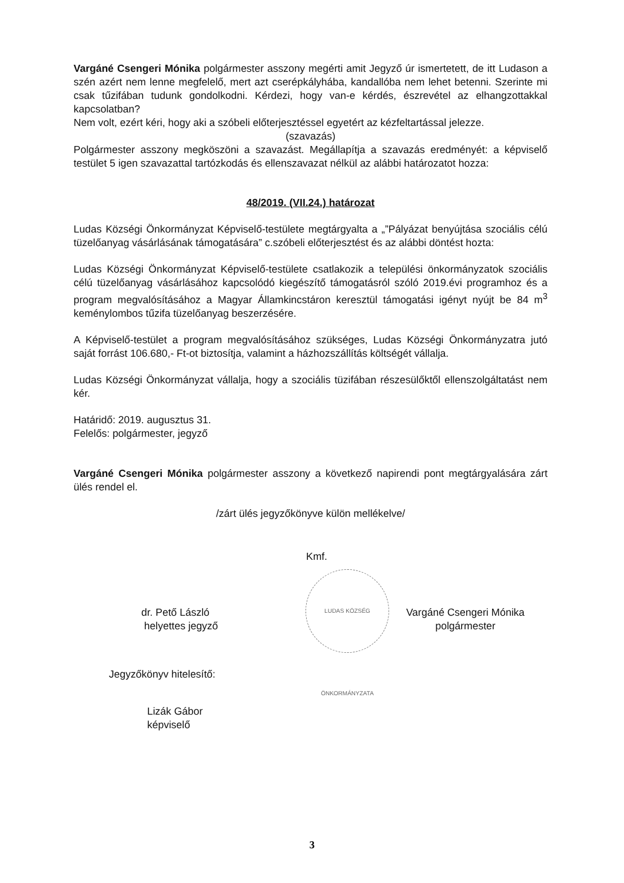Vargáné Csengeri Mónika polgármester asszony megérti amit Jegyző úr ismertetett, de itt Ludason a szén azért nem lenne megfelelő, mert azt cserépkályhába, kandallóba nem lehet betenni. Szerinte mi csak tűzifában tudunk gondolkodni. Kérdezi, hogy van-e kérdés, észrevétel az elhangzottakkal kapcsolatban?
Nem volt, ezért kéri, hogy aki a szóbeli előterjesztéssel egyetért az kézfeltartással jelezze.
(szavazás)
Polgármester asszony megköszöni a szavazást. Megállapítja a szavazás eredményét: a képviselő testület 5 igen szavazattal tartózkodás és ellenszavazat nélkül az alábbi határozatot hozza:
48/2019. (VII.24.) határozat
Ludas Községi Önkormányzat Képviselő-testülete megtárgyalta a „”Pályázat benyújtása szociális célú tüzelőanyag vásárlásának támogatására” c.szóbeli előterjesztést és az alábbi döntést hozta:
Ludas Községi Önkormányzat Képviselő-testülete csatlakozik a települési önkormányzatok szociális célú tüzelőanyag vásárlásához kapcsolódó kiegészítő támogatásról szóló 2019.évi programhoz és a program megvalósításához a Magyar Államkincstáron keresztül támogatási igényt nyújt be 84 m<sup>3</sup> keménylombos tűzifa tüzelőanyag beszerzésére.
A Képviselő-testület a program megvalósításához szükséges, Ludas Községi Önkormányzatra jutó saját forrást 106.680,- Ft-ot biztosítja, valamint a házhozszállítás költségét vállalja.
Ludas Községi Önkormányzat vállalja, hogy a szociális tüzifában részesülőktől ellenszolgáltatást nem kér.
Határidő: 2019. augusztus 31.
Felelős: polgármester, jegyző
Vargáné Csengeri Mónika polgármester asszony a következő napirendi pont megtárgyalására zárt ülés rendel el.
/zárt ülés jegyzőkönyve külön mellékelve/
dr. Pető László
helyettes jegyző
Kmf.
LUDAS KÖZSÉG ÖNKORMÁNYZATA
Vargáné Csengeri Mónika
polgármester
Jegyzőkönyv hitelesítő:
Lizák Gábor
képviselő
3